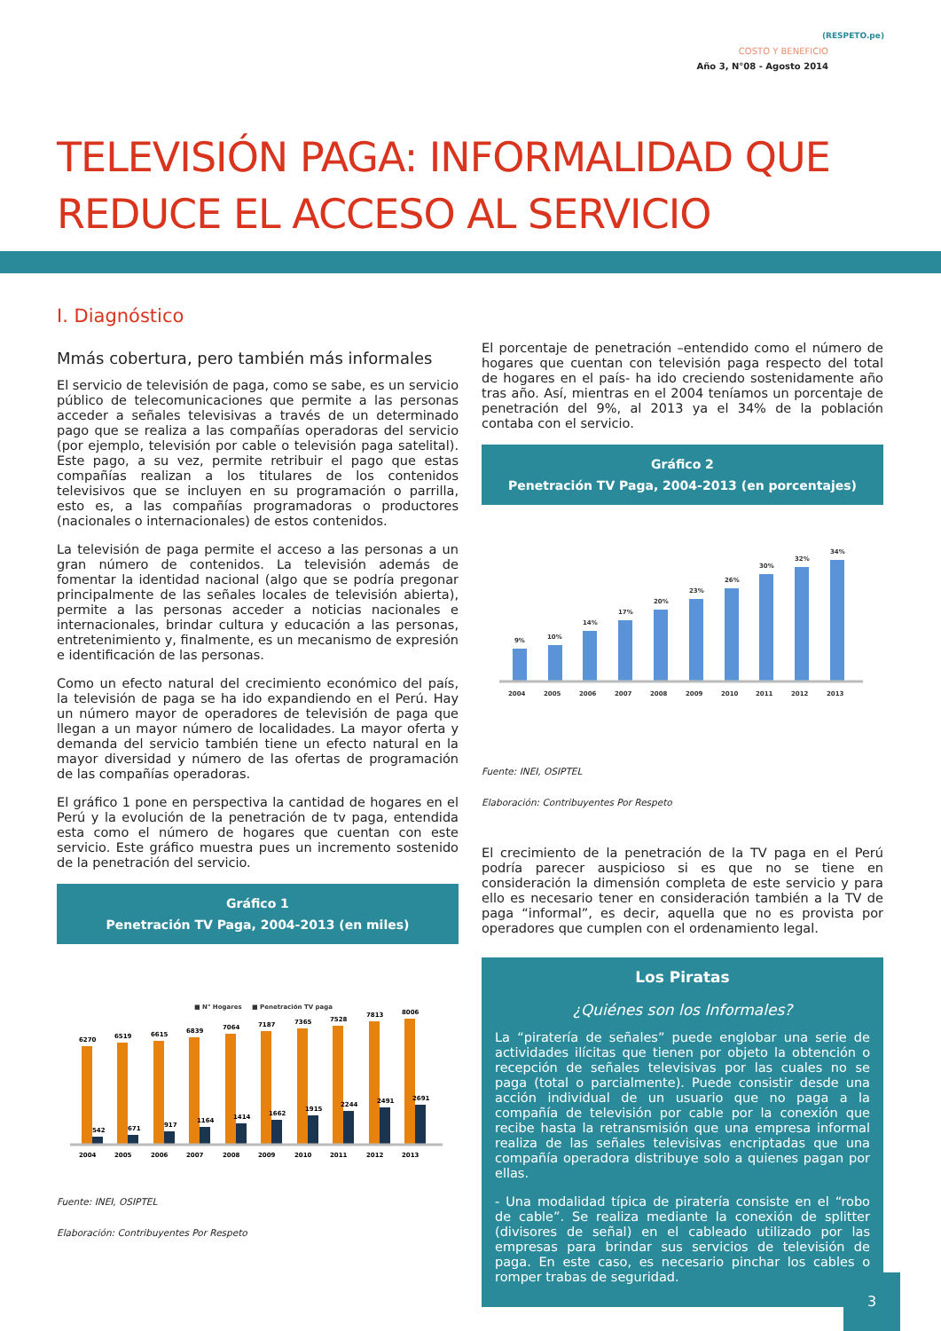(RESPETO.pe)
COSTO Y BENEFICIO
Año 3, N°08 - Agosto 2014
TELEVISIÓN PAGA: INFORMALIDAD QUE
REDUCE EL ACCESO AL SERVICIO
I. Diagnóstico
Mmás cobertura, pero también más informales
El servicio de televisión de paga, como se sabe, es un servicio público de telecomunicaciones que permite a las personas acceder a señales televisivas a través de un determinado pago que se realiza a las compañías operadoras del servicio (por ejemplo, televisión por cable o televisión paga satelital). Este pago, a su vez, permite retribuir el pago que estas compañías realizan a los titulares de los contenidos televisivos que se incluyen en su programación o parrilla, esto es, a las compañías programadoras o productores (nacionales o internacionales) de estos contenidos.
La televisión de paga permite el acceso a las personas a un gran número de contenidos. La televisión además de fomentar la identidad nacional (algo que se podría pregonar principalmente de las señales locales de televisión abierta), permite a las personas acceder a noticias nacionales e internacionales, brindar cultura y educación a las personas, entretenimiento y, finalmente, es un mecanismo de expresión e identificación de las personas.
Como un efecto natural del crecimiento económico del país, la televisión de paga se ha ido expandiendo en el Perú. Hay un número mayor de operadores de televisión de paga que llegan a un mayor número de localidades. La mayor oferta y demanda del servicio también tiene un efecto natural en la mayor diversidad y número de las ofertas de programación de las compañías operadoras.
El gráfico 1 pone en perspectiva la cantidad de hogares en el Perú y la evolución de la penetración de tv paga, entendida esta como el número de hogares que cuentan con este servicio. Este gráfico muestra pues un incremento sostenido de la penetración del servicio.
Gráfico 1
Penetración TV Paga, 2004-2013 (en miles)
■ N° Hogares
■ Penetración TV paga
6270
542
2004
6519
671
2005
6615
917
2006
6839
1164
2007
7064
1414
2008
7187
1662
2009
7365
1915
2010
7528
2244
2011
7813
2491
2012
8006
2691
2013
Fuente: INEI, OSIPTEL
Elaboración: Contribuyentes Por Respeto
El porcentaje de penetración –entendido como el número de hogares que cuentan con televisión paga respecto del total de hogares en el país- ha ido creciendo sostenidamente año tras año. Así, mientras en el 2004 teníamos un porcentaje de penetración del 9%, al 2013 ya el 34% de la población contaba con el servicio.
Gráfico 2
Penetración TV Paga, 2004-2013 (en porcentajes)
9%
10%
14%
17%
20%
23%
26%
30%
32%
34%
2004
2005
2006
2007
2008
2009
2010
2011
2012
2013
Fuente: INEI, OSIPTEL
Elaboración: Contribuyentes Por Respeto
El crecimiento de la penetración de la TV paga en el Perú podría parecer auspicioso si es que no se tiene en consideración la dimensión completa de este servicio y para ello es necesario tener en consideración también a la TV de paga “informal”, es decir, aquella que no es provista por operadores que cumplen con el ordenamiento legal.
Los Piratas
¿Quiénes son los Informales?
La “piratería de señales” puede englobar una serie de actividades ilícitas que tienen por objeto la obtención o recepción de señales televisivas por las cuales no se paga (total o parcialmente). Puede consistir desde una acción individual de un usuario que no paga a la compañía de televisión por cable por la conexión que recibe hasta la retransmisión que una empresa informal realiza de las señales televisivas encriptadas que una compañía operadora distribuye solo a quienes pagan por ellas.
- Una modalidad típica de piratería consiste en el “robo de cable”. Se realiza mediante la conexión de splitter (divisores de señal) en el cableado utilizado por las empresas para brindar sus servicios de televisión de paga. En este caso, es necesario pinchar los cables o romper trabas de seguridad.
3